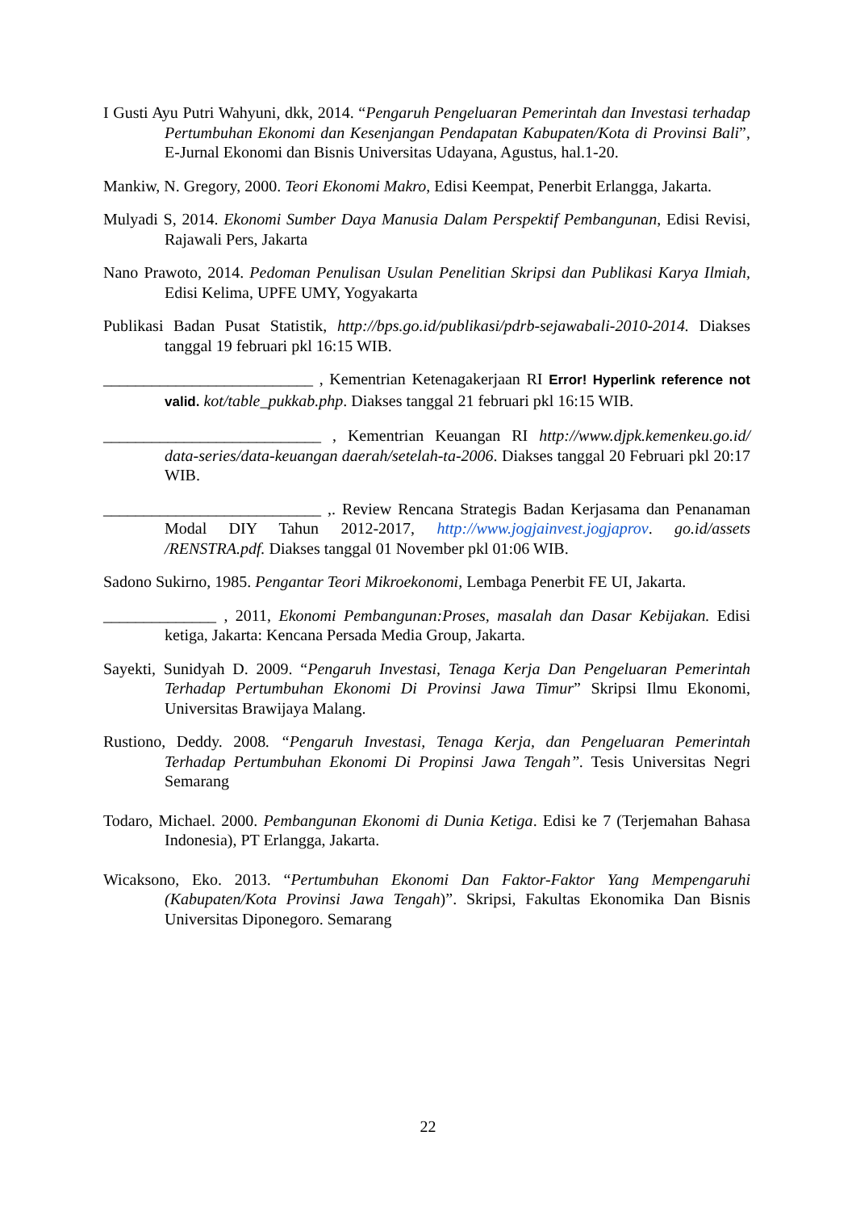I Gusti Ayu Putri Wahyuni, dkk, 2014. “Pengaruh Pengeluaran Pemerintah dan Investasi terhadap Pertumbuhan Ekonomi dan Kesenjangan Pendapatan Kabupaten/Kota di Provinsi Bali”, E-Jurnal Ekonomi dan Bisnis Universitas Udayana, Agustus, hal.1-20.
Mankiw, N. Gregory, 2000. Teori Ekonomi Makro, Edisi Keempat, Penerbit Erlangga, Jakarta.
Mulyadi S, 2014. Ekonomi Sumber Daya Manusia Dalam Perspektif Pembangunan, Edisi Revisi, Rajawali Pers, Jakarta
Nano Prawoto, 2014. Pedoman Penulisan Usulan Penelitian Skripsi dan Publikasi Karya Ilmiah, Edisi Kelima, UPFE UMY, Yogyakarta
Publikasi Badan Pusat Statistik, http://bps.go.id/publikasi/pdrb-sejawabali-2010-2014. Diakses tanggal 19 februari pkl 16:15 WIB.
__________________________ , Kementrian Ketenagakerjaan RI Error! Hyperlink reference not valid. kot/table_pukkab.php. Diakses tanggal 21 februari pkl 16:15 WIB.
___________________________ , Kementrian Keuangan RI http://www.djpk.kemenkeu.go.id/ data-series/data-keuangan daerah/setelah-ta-2006. Diakses tanggal 20 Februari pkl 20:17 WIB.
___________________________ ,. Review Rencana Strategis Badan Kerjasama dan Penanaman Modal DIY Tahun 2012-2017, http://www.jogjainvest.jogjaprov. go.id/assets /RENSTRA.pdf. Diakses tanggal 01 November pkl 01:06 WIB.
Sadono Sukirno, 1985. Pengantar Teori Mikroekonomi, Lembaga Penerbit FE UI, Jakarta.
______________ , 2011, Ekonomi Pembangunan:Proses, masalah dan Dasar Kebijakan. Edisi ketiga, Jakarta: Kencana Persada Media Group, Jakarta.
Sayekti, Sunidyah D. 2009. “Pengaruh Investasi, Tenaga Kerja Dan Pengeluaran Pemerintah Terhadap Pertumbuhan Ekonomi Di Provinsi Jawa Timur” Skripsi Ilmu Ekonomi, Universitas Brawijaya Malang.
Rustiono, Deddy. 2008. “Pengaruh Investasi, Tenaga Kerja, dan Pengeluaran Pemerintah Terhadap Pertumbuhan Ekonomi Di Propinsi Jawa Tengah”. Tesis Universitas Negri Semarang
Todaro, Michael. 2000. Pembangunan Ekonomi di Dunia Ketiga. Edisi ke 7 (Terjemahan Bahasa Indonesia), PT Erlangga, Jakarta.
Wicaksono, Eko. 2013. “Pertumbuhan Ekonomi Dan Faktor-Faktor Yang Mempengaruhi (Kabupaten/Kota Provinsi Jawa Tengah)”. Skripsi, Fakultas Ekonomika Dan Bisnis Universitas Diponegoro. Semarang
22